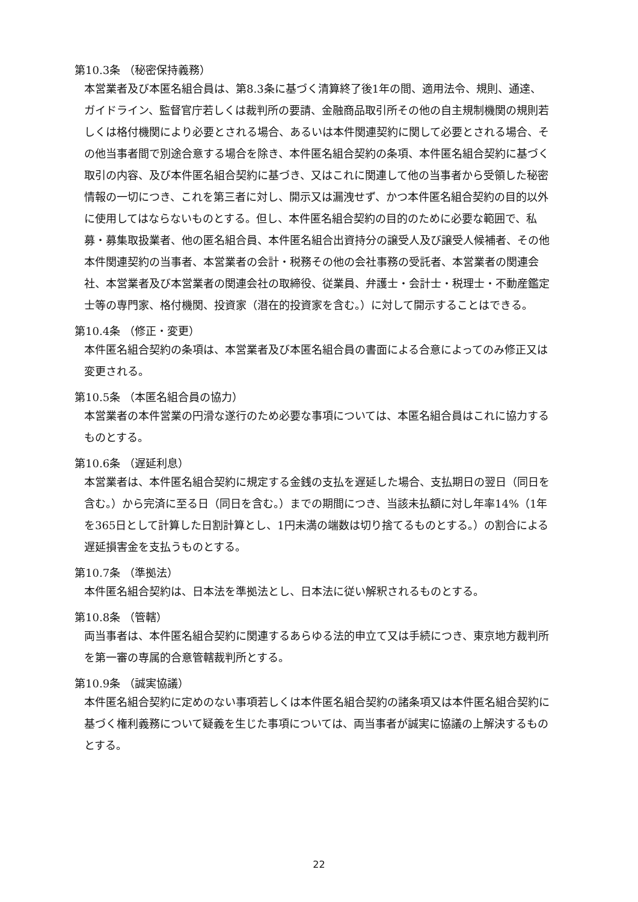第10.3条 （秘密保持義務）
本営業者及び本匿名組合員は、第8.3条に基づく清算終了後1年の間、適用法令、規則、通達、ガイドライン、監督官庁若しくは裁判所の要請、金融商品取引所その他の自主規制機関の規則若しくは格付機関により必要とされる場合、あるいは本件関連契約に関して必要とされる場合、その他当事者間で別途合意する場合を除き、本件匿名組合契約の条項、本件匿名組合契約に基づく取引の内容、及び本件匿名組合契約に基づき、又はこれに関連して他の当事者から受領した秘密情報の一切につき、これを第三者に対し、開示又は漏洩せず、かつ本件匿名組合契約の目的以外に使用してはならないものとする。但し、本件匿名組合契約の目的のために必要な範囲で、私募・募集取扱業者、他の匿名組合員、本件匿名組合出資持分の譲受人及び譲受人候補者、その他本件関連契約の当事者、本営業者の会計・税務その他の会社事務の受託者、本営業者の関連会社、本営業者及び本営業者の関連会社の取締役、従業員、弁護士・会計士・税理士・不動産鑑定士等の専門家、格付機関、投資家（潜在的投資家を含む。）に対して開示することはできる。
第10.4条 （修正・変更）
本件匿名組合契約の条項は、本営業者及び本匿名組合員の書面による合意によってのみ修正又は変更される。
第10.5条 （本匿名組合員の協力）
本営業者の本件営業の円滑な遂行のため必要な事項については、本匿名組合員はこれに協力するものとする。
第10.6条 （遅延利息）
本営業者は、本件匿名組合契約に規定する金銭の支払を遅延した場合、支払期日の翌日（同日を含む。）から完済に至る日（同日を含む。）までの期間につき、当該未払額に対し年率14%（1年を365日として計算した日割計算とし、1円未満の端数は切り捨てるものとする。）の割合による遅延損害金を支払うものとする。
第10.7条 （準拠法）
本件匿名組合契約は、日本法を準拠法とし、日本法に従い解釈されるものとする。
第10.8条 （管轄）
両当事者は、本件匿名組合契約に関連するあらゆる法的申立て又は手続につき、東京地方裁判所を第一審の専属的合意管轄裁判所とする。
第10.9条 （誠実協議）
本件匿名組合契約に定めのない事項若しくは本件匿名組合契約の諸条項又は本件匿名組合契約に基づく権利義務について疑義を生じた事項については、両当事者が誠実に協議の上解決するものとする。
22